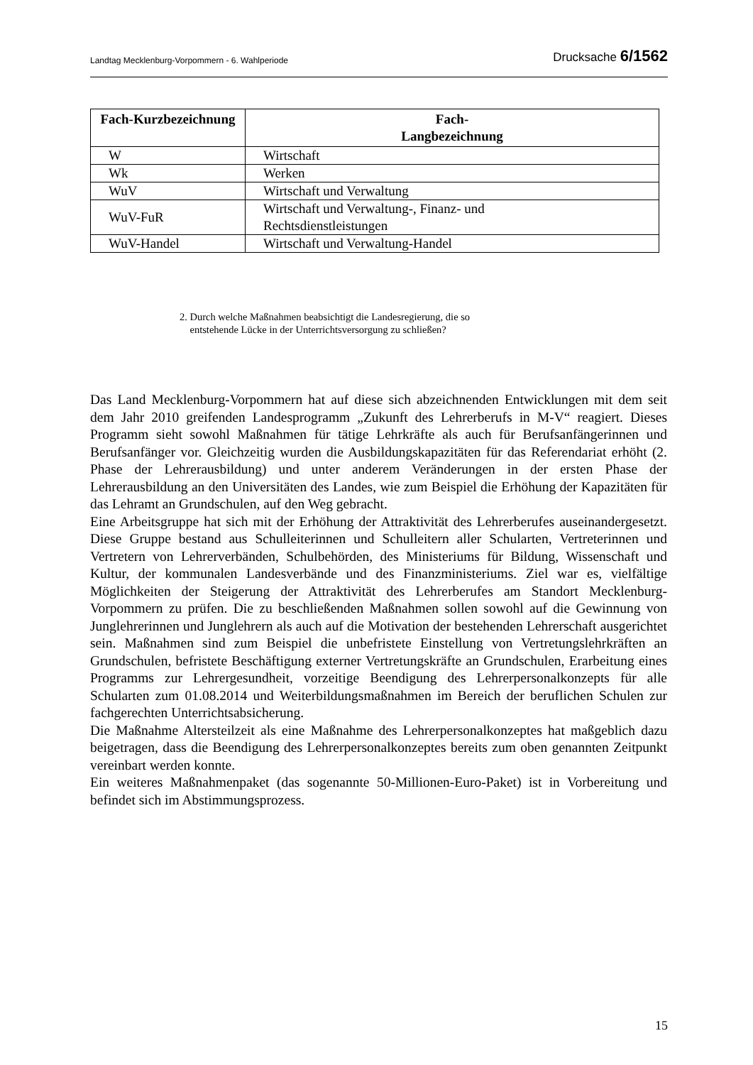Landtag Mecklenburg-Vorpommern - 6. Wahlperiode Drucksache 6/1562
| Fach-Kurzbezeichnung | Fach- Langbezeichnung |
| --- | --- |
| W | Wirtschaft |
| Wk | Werken |
| WuV | Wirtschaft und Verwaltung |
| WuV-FuR | Wirtschaft und Verwaltung-, Finanz- und Rechtsdienstleistungen |
| WuV-Handel | Wirtschaft und Verwaltung-Handel |
2. Durch welche Maßnahmen beabsichtigt die Landesregierung, die so
entstehende Lücke in der Unterrichtsversorgung zu schließen?
Das Land Mecklenburg-Vorpommern hat auf diese sich abzeichnenden Entwicklungen mit dem seit dem Jahr 2010 greifenden Landesprogramm „Zukunft des Lehrerberufs in M-V“ reagiert. Dieses Programm sieht sowohl Maßnahmen für tätige Lehrkräfte als auch für Berufsanfängerinnen und Berufsanfänger vor. Gleichzeitig wurden die Ausbildungskapazitäten für das Referendariat erhöht (2. Phase der Lehrerausbildung) und unter anderem Veränderungen in der ersten Phase der Lehrerausbildung an den Universitäten des Landes, wie zum Beispiel die Erhöhung der Kapazitäten für das Lehramt an Grundschulen, auf den Weg gebracht.
Eine Arbeitsgruppe hat sich mit der Erhöhung der Attraktivität des Lehrerberufes auseinandergesetzt. Diese Gruppe bestand aus Schulleiterinnen und Schulleitern aller Schularten, Vertreterinnen und Vertretern von Lehrerverbänden, Schulbehörden, des Ministeriums für Bildung, Wissenschaft und Kultur, der kommunalen Landesverbände und des Finanzministeriums. Ziel war es, vielfältige Möglichkeiten der Steigerung der Attraktivität des Lehrerberufes am Standort Mecklenburg-Vorpommern zu prüfen. Die zu beschließenden Maßnahmen sollen sowohl auf die Gewinnung von Junglehrerinnen und Junglehrern als auch auf die Motivation der bestehenden Lehrerschaft ausgerichtet sein. Maßnahmen sind zum Beispiel die unbefristete Einstellung von Vertretungslehrkräften an Grundschulen, befristete Beschäftigung externer Vertretungskräfte an Grundschulen, Erarbeitung eines Programms zur Lehrergesundheit, vorzeitige Beendigung des Lehrerpersonalkonzepts für alle Schularten zum 01.08.2014 und Weiterbildungsmaßnahmen im Bereich der beruflichen Schulen zur fachgerechten Unterrichtsabsicherung.
Die Maßnahme Altersteilzeit als eine Maßnahme des Lehrerpersonalkonzeptes hat maßgeblich dazu beigetragen, dass die Beendigung des Lehrerpersonalkonzeptes bereits zum oben genannten Zeitpunkt vereinbart werden konnte.
Ein weiteres Maßnahmenpaket (das sogenannte 50-Millionen-Euro-Paket) ist in Vorbereitung und befindet sich im Abstimmungsprozess.
15